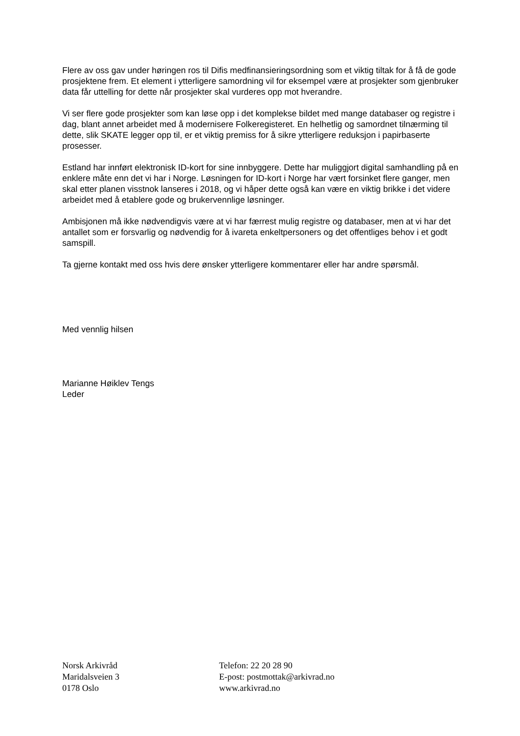Flere av oss gav under høringen ros til Difis medfinansieringsordning som et viktig tiltak for å få de gode prosjektene frem. Et element i ytterligere samordning vil for eksempel være at prosjekter som gjenbruker data får uttelling for dette når prosjekter skal vurderes opp mot hverandre.
Vi ser flere gode prosjekter som kan løse opp i det komplekse bildet med mange databaser og registre i dag, blant annet arbeidet med å modernisere Folkeregisteret. En helhetlig og samordnet tilnærming til dette, slik SKATE legger opp til, er et viktig premiss for å sikre ytterligere reduksjon i papirbaserte prosesser.
Estland har innført elektronisk ID-kort for sine innbyggere. Dette har muliggjort digital samhandling på en enklere måte enn det vi har i Norge. Løsningen for ID-kort i Norge har vært forsinket flere ganger, men skal etter planen visstnok lanseres i 2018, og vi håper dette også kan være en viktig brikke i det videre arbeidet med å etablere gode og brukervennlige løsninger.
Ambisjonen må ikke nødvendigvis være at vi har færrest mulig registre og databaser, men at vi har det antallet som er forsvarlig og nødvendig for å ivareta enkeltpersoners og det offentliges behov i et godt samspill.
Ta gjerne kontakt med oss hvis dere ønsker ytterligere kommentarer eller har andre spørsmål.
Med vennlig hilsen
Marianne Høiklev Tengs
Leder
Norsk Arkivråd
Maridalsveien 3
0178 Oslo
Telefon: 22 20 28 90
E-post: postmottak@arkivrad.no
www.arkivrad.no